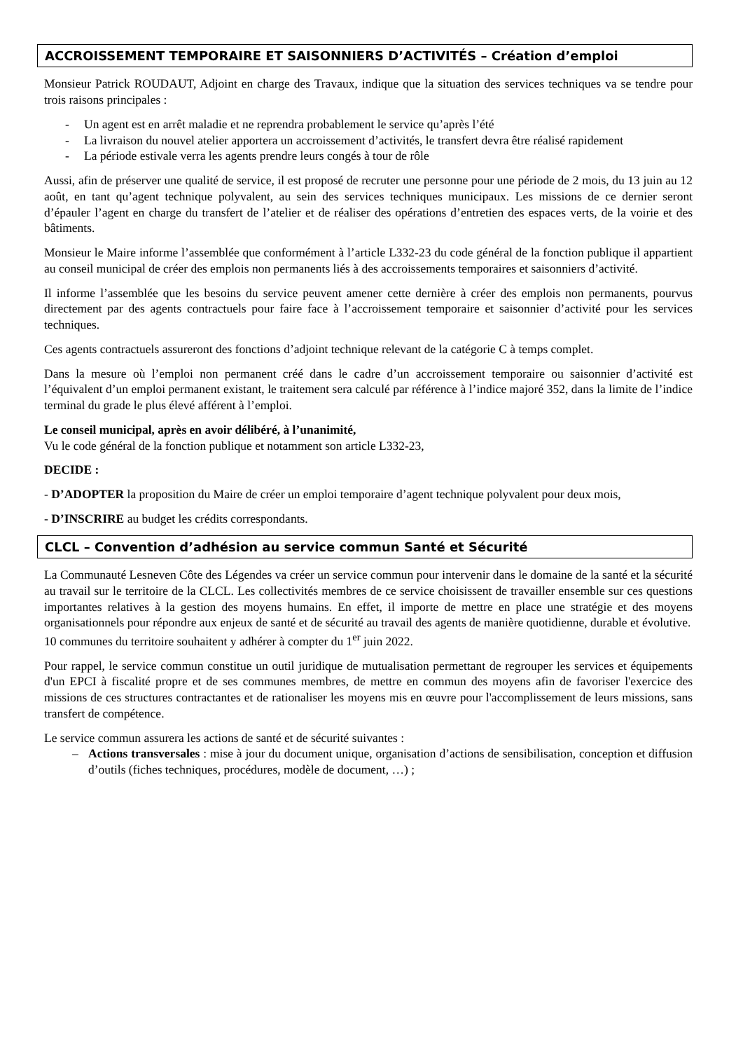ACCROISSEMENT TEMPORAIRE ET SAISONNIERS D’ACTIVITÉS – Création d’emploi
Monsieur Patrick ROUDAUT, Adjoint en charge des Travaux, indique que la situation des services techniques va se tendre pour trois raisons principales :
- Un agent est en arrêt maladie et ne reprendra probablement le service qu’après l’été
- La livraison du nouvel atelier apportera un accroissement d’activités, le transfert devra être réalisé rapidement
- La période estivale verra les agents prendre leurs congés à tour de rôle
Aussi, afin de préserver une qualité de service, il est proposé de recruter une personne pour une période de 2 mois, du 13 juin au 12 août, en tant qu’agent technique polyvalent, au sein des services techniques municipaux. Les missions de ce dernier seront d’épauler l’agent en charge du transfert de l’atelier et de réaliser des opérations d’entretien des espaces verts, de la voirie et des bâtiments.
Monsieur le Maire informe l’assemblée que conformément à l’article L332-23 du code général de la fonction publique il appartient au conseil municipal de créer des emplois non permanents liés à des accroissements temporaires et saisonniers d’activité.
Il informe l’assemblée que les besoins du service peuvent amener cette dernière à créer des emplois non permanents, pourvus directement par des agents contractuels pour faire face à l’accroissement temporaire et saisonnier d’activité pour les services techniques.
Ces agents contractuels assureront des fonctions d’adjoint technique relevant de la catégorie C à temps complet.
Dans la mesure où l’emploi non permanent créé dans le cadre d’un accroissement temporaire ou saisonnier d’activité est l’équivalent d’un emploi permanent existant, le traitement sera calculé par référence à l’indice majoré 352, dans la limite de l’indice terminal du grade le plus élevé afférent à l’emploi.
Le conseil municipal, après en avoir délibéré, à l’unanimité,
Vu le code général de la fonction publique et notamment son article L332-23,
DECIDE :
- D’ADOPTER la proposition du Maire de créer un emploi temporaire d’agent technique polyvalent pour deux mois,
- D’INSCRIRE au budget les crédits correspondants.
CLCL – Convention d’adhésion au service commun Santé et Sécurité
La Communauté Lesneven Côte des Légendes va créer un service commun pour intervenir dans le domaine de la santé et la sécurité au travail sur le territoire de la CLCL. Les collectivités membres de ce service choisissent de travailler ensemble sur ces questions importantes relatives à la gestion des moyens humains. En effet, il importe de mettre en place une stratégie et des moyens organisationnels pour répondre aux enjeux de santé et de sécurité au travail des agents de manière quotidienne, durable et évolutive.
10 communes du territoire souhaitent y adhérer à compter du 1<sup>er</sup> juin 2022.
Pour rappel, le service commun constitue un outil juridique de mutualisation permettant de regrouper les services et équipements d'un EPCI à fiscalité propre et de ses communes membres, de mettre en commun des moyens afin de favoriser l'exercice des missions de ces structures contractantes et de rationaliser les moyens mis en œuvre pour l'accomplissement de leurs missions, sans transfert de compétence.
Le service commun assurera les actions de santé et de sécurité suivantes :
– Actions transversales : mise à jour du document unique, organisation d’actions de sensibilisation, conception et diffusion d’outils (fiches techniques, procédures, modèle de document, …) ;